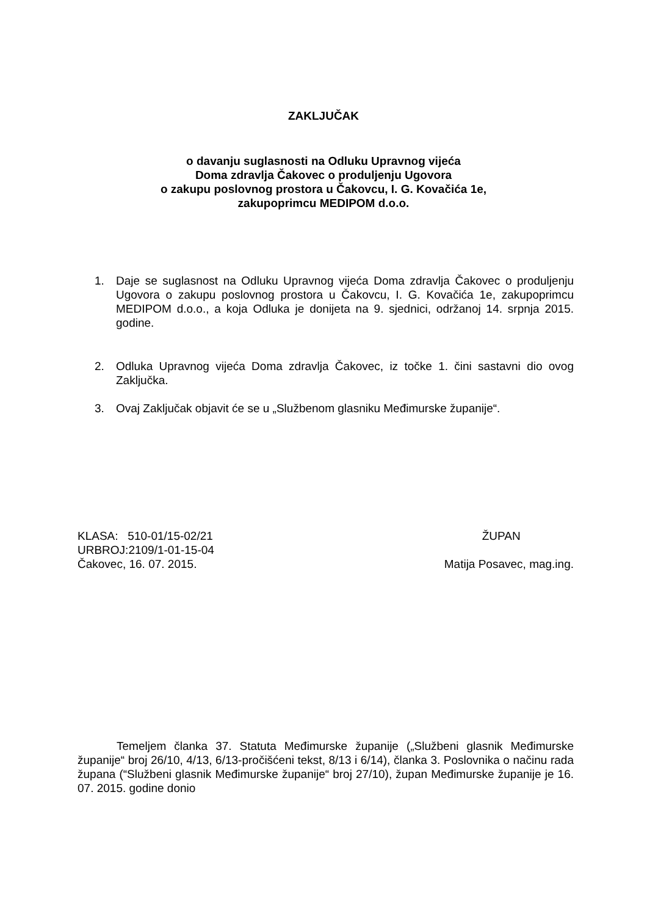ZAKLJUČAK
o davanju suglasnosti na Odluku Upravnog vijeća
Doma zdravlja Čakovec o produljenju Ugovora
o zakupu poslovnog prostora u Čakovcu, I. G. Kovačića 1e,
zakupoprimcu MEDIPOM d.o.o.
1. Daje se suglasnost na Odluku Upravnog vijeća Doma zdravlja Čakovec o produljenju Ugovora o zakupu poslovnog prostora u Čakovcu, I. G. Kovačića 1e, zakupoprimcu MEDIPOM d.o.o., a koja Odluka je donijeta na 9. sjednici, održanoj 14. srpnja 2015. godine.
2. Odluka Upravnog vijeća Doma zdravlja Čakovec, iz točke 1. čini sastavni dio ovog Zaključka.
3. Ovaj Zaključak objavit će se u „Službenom glasniku Međimurske županije“.
KLASA: 510-01/15-02/21
URBROJ:2109/1-01-15-04
Čakovec, 16. 07. 2015.
ŽUPAN
Matija Posavec, mag.ing.
Temeljem članka 37. Statuta Međimurske županije („Službeni glasnik Međimurske županije“ broj 26/10, 4/13, 6/13-pročišćeni tekst, 8/13 i 6/14), članka 3. Poslovnika o načinu rada župana (“Službeni glasnik Međimurske županije“ broj 27/10), župan Međimurske županije je 16. 07. 2015. godine donio